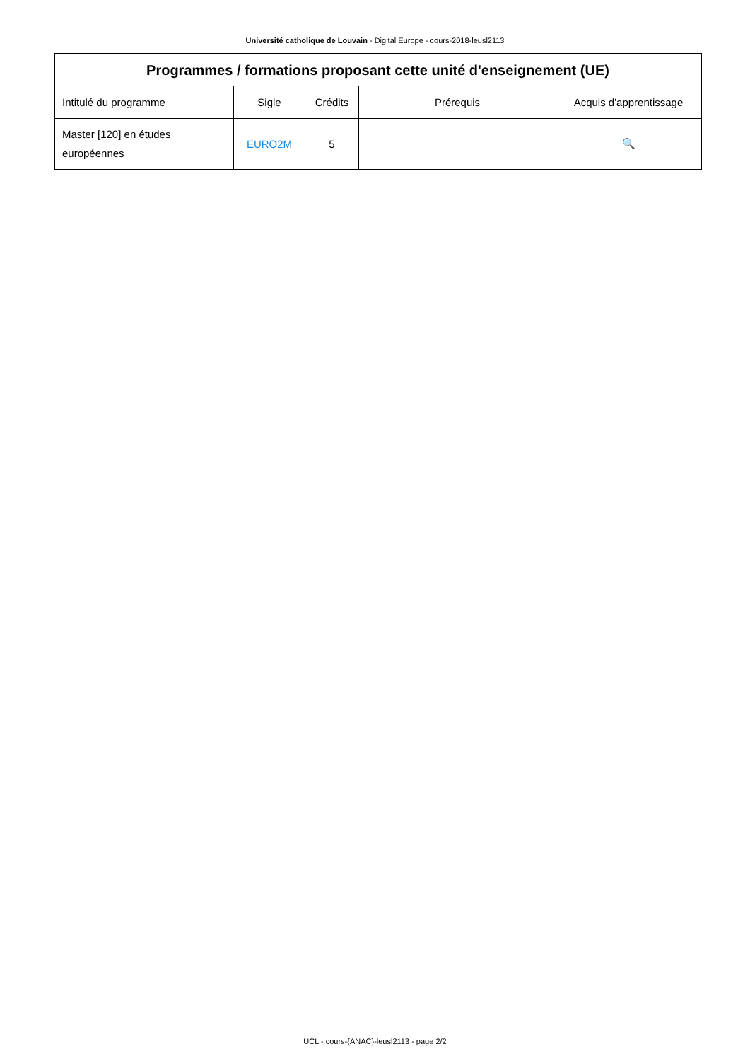Université catholique de Louvain - Digital Europe - cours-2018-leusl2113
| Programmes / formations proposant cette unité d'enseignement (UE) | | | | |
| --- | --- | --- | --- | --- |
| Intitulé du programme | Sigle | Crédits | Prérequis | Acquis d'apprentissage |
| Master [120] en études européennes | EURO2M | 5 | | 🔍 |
UCL - cours-{ANAC}-leusl2113 - page 2/2